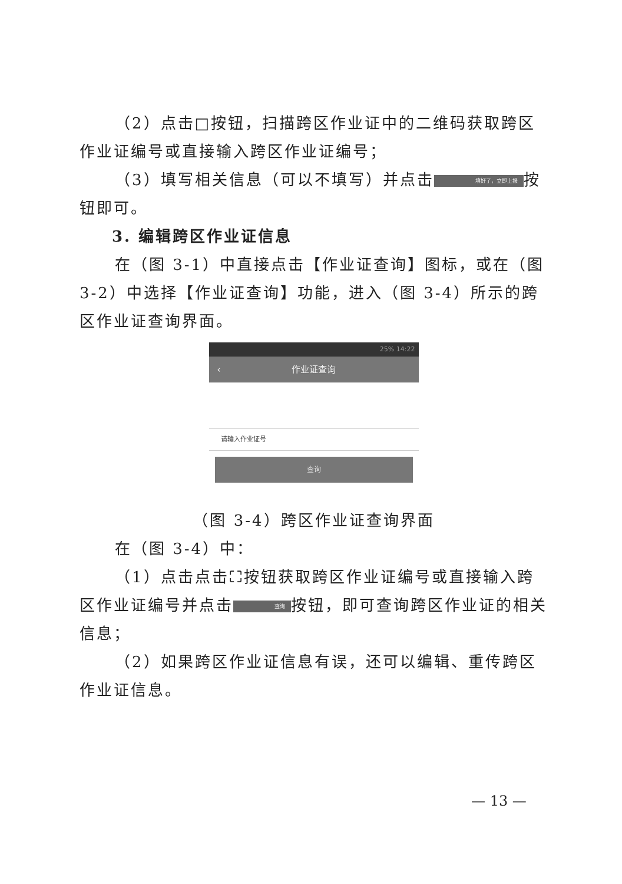（2）点击□按钮，扫描跨区作业证中的二维码获取跨区作业证编号或直接输入跨区作业证编号；
（3）填写相关信息（可以不填写）并点击 填好了，立即上报 按钮即可。
3. 编辑跨区作业证信息
在（图 3-1）中直接点击【作业证查询】图标，或在（图 3-2）中选择【作业证查询】功能，进入（图 3-4）所示的跨区作业证查询界面。
25% 14:22
‹ 作业证查询
请输入作业证号
查询
（图 3-4）跨区作业证查询界面
在（图 3-4）中：
（1）点击点击⛶按钮获取跨区作业证编号或直接输入跨区作业证编号并点击 查询 按钮，即可查询跨区作业证的相关信息；
（2）如果跨区作业证信息有误，还可以编辑、重传跨区作业证信息。
— 13 —